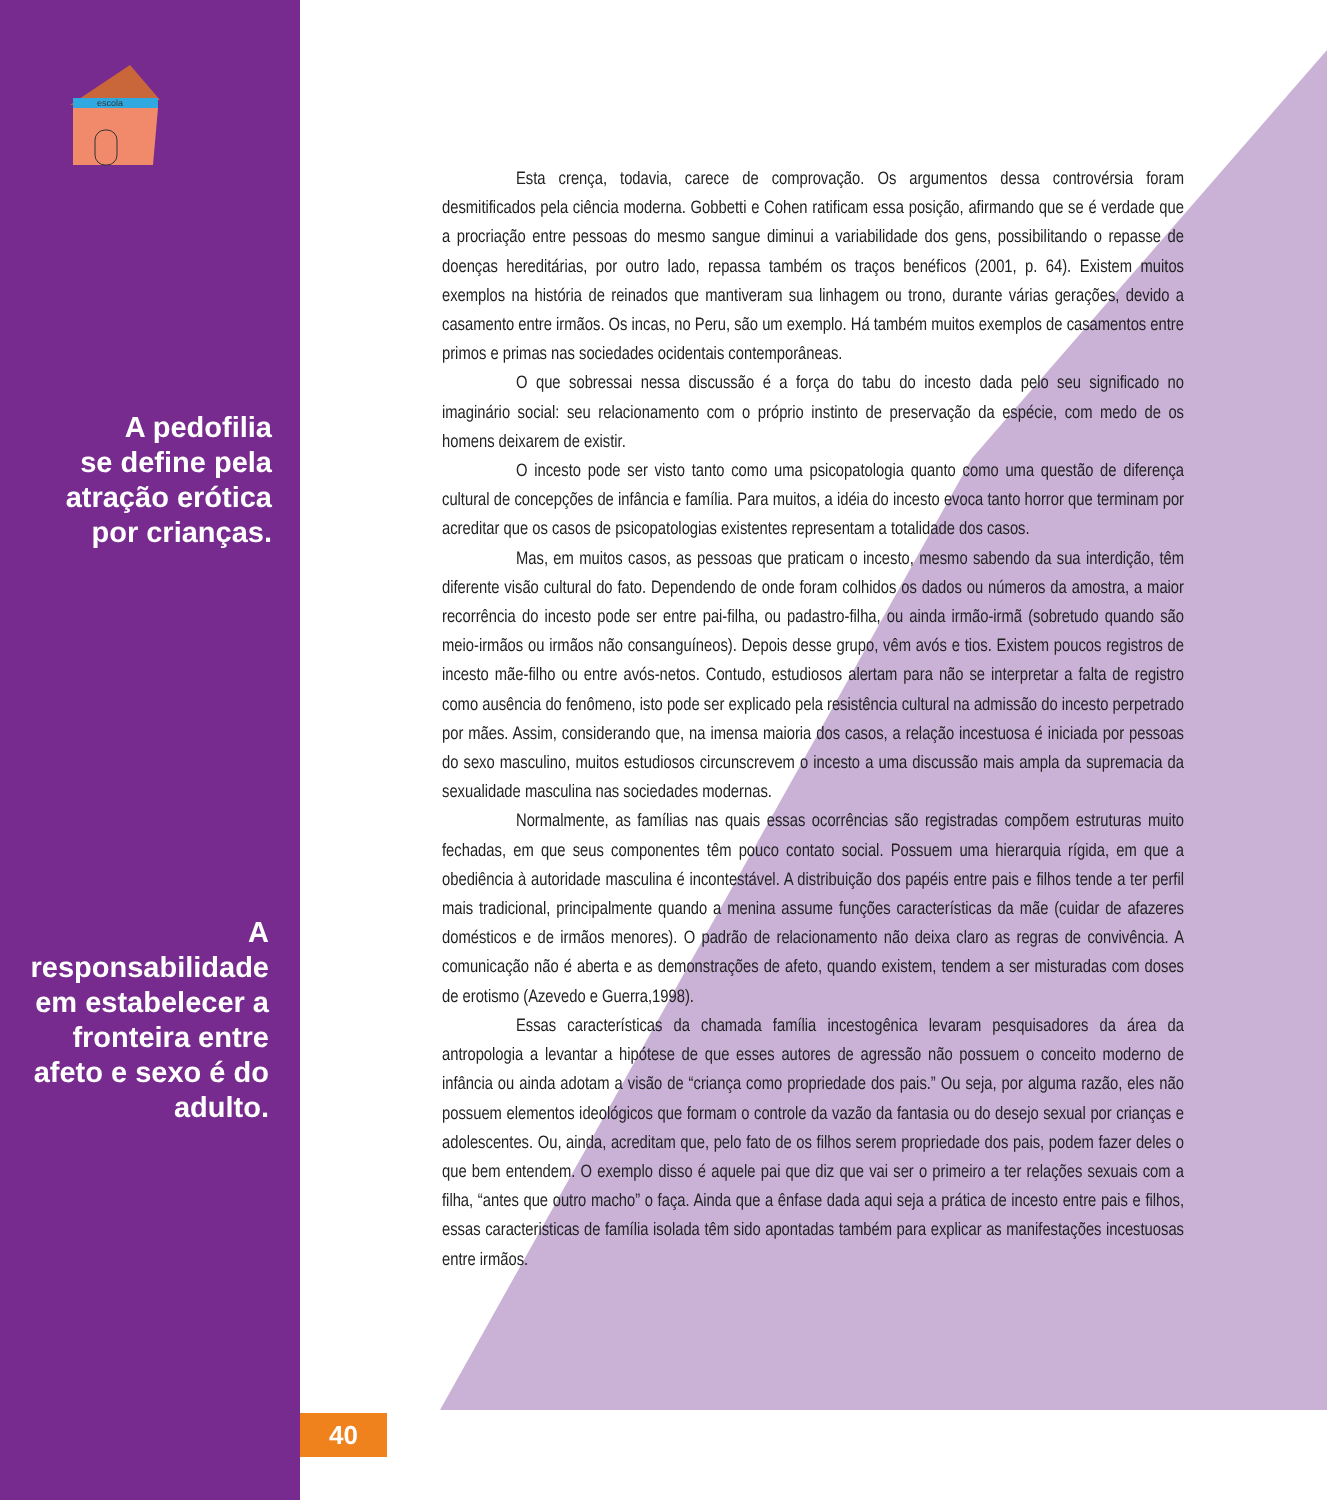escola
A pedofilia
se define pela
atração erótica
por crianças.
A
responsabilidade
em estabelecer a
fronteira entre
afeto e sexo é do
adulto.
Esta crença, todavia, carece de comprovação. Os argumentos dessa controvérsia foram desmitificados pela ciência moderna. Gobbetti e Cohen ratificam essa posição, afirmando que se é verdade que a procriação entre pessoas do mesmo sangue diminui a variabilidade dos gens, possibilitando o repasse de doenças hereditárias, por outro lado, repassa também os traços benéficos (2001, p. 64). Existem muitos exemplos na história de reinados que mantiveram sua linhagem ou trono, durante várias gerações, devido a casamento entre irmãos. Os incas, no Peru, são um exemplo. Há também muitos exemplos de casamentos entre primos e primas nas sociedades ocidentais contemporâneas.
O que sobressai nessa discussão é a força do tabu do incesto dada pelo seu significado no imaginário social: seu relacionamento com o próprio instinto de preservação da espécie, com medo de os homens deixarem de existir.
O incesto pode ser visto tanto como uma psicopatologia quanto como uma questão de diferença cultural de concepções de infância e família. Para muitos, a idéia do incesto evoca tanto horror que terminam por acreditar que os casos de psicopatologias existentes representam a totalidade dos casos.
Mas, em muitos casos, as pessoas que praticam o incesto, mesmo sabendo da sua interdição, têm diferente visão cultural do fato. Dependendo de onde foram colhidos os dados ou números da amostra, a maior recorrência do incesto pode ser entre pai-filha, ou padastro-filha, ou ainda irmão-irmã (sobretudo quando são meio-irmãos ou irmãos não consanguíneos). Depois desse grupo, vêm avós e tios. Existem poucos registros de incesto mãe-filho ou entre avós-netos. Contudo, estudiosos alertam para não se interpretar a falta de registro como ausência do fenômeno, isto pode ser explicado pela resistência cultural na admissão do incesto perpetrado por mães. Assim, considerando que, na imensa maioria dos casos, a relação incestuosa é iniciada por pessoas do sexo masculino, muitos estudiosos circunscrevem o incesto a uma discussão mais ampla da supremacia da sexualidade masculina nas sociedades modernas.
Normalmente, as famílias nas quais essas ocorrências são registradas compõem estruturas muito fechadas, em que seus componentes têm pouco contato social. Possuem uma hierarquia rígida, em que a obediência à autoridade masculina é incontestável. A distribuição dos papéis entre pais e filhos tende a ter perfil mais tradicional, principalmente quando a menina assume funções características da mãe (cuidar de afazeres domésticos e de irmãos menores). O padrão de relacionamento não deixa claro as regras de convivência. A comunicação não é aberta e as demonstrações de afeto, quando existem, tendem a ser misturadas com doses de erotismo (Azevedo e Guerra,1998).
Essas características da chamada família incestogênica levaram pesquisadores da área da antropologia a levantar a hipótese de que esses autores de agressão não possuem o conceito moderno de infância ou ainda adotam a visão de “criança como propriedade dos pais.” Ou seja, por alguma razão, eles não possuem elementos ideológicos que formam o controle da vazão da fantasia ou do desejo sexual por crianças e adolescentes. Ou, ainda, acreditam que, pelo fato de os filhos serem propriedade dos pais, podem fazer deles o que bem entendem. O exemplo disso é aquele pai que diz que vai ser o primeiro a ter relações sexuais com a filha, “antes que outro macho” o faça. Ainda que a ênfase dada aqui seja a prática de incesto entre pais e filhos, essas caracteristicas de família isolada têm sido apontadas também para explicar as manifestações incestuosas entre irmãos.
40